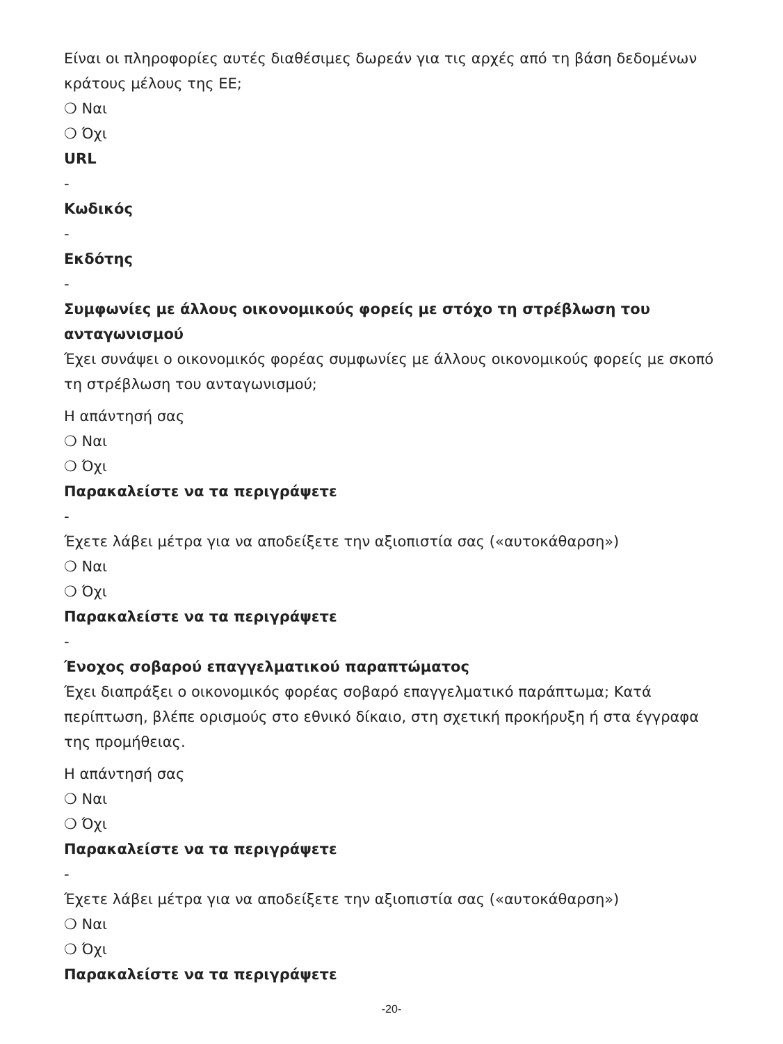Είναι οι πληροφορίες αυτές διαθέσιμες δωρεάν για τις αρχές από τη βάση δεδομένων κράτους μέλους της ΕΕ;
❍ Ναι
❍ Όχι
URL
-
Κωδικός
-
Εκδότης
-
Συμφωνίες με άλλους οικονομικούς φορείς με στόχο τη στρέβλωση του ανταγωνισμού
Έχει συνάψει ο οικονομικός φορέας συμφωνίες με άλλους οικονομικούς φορείς με σκοπό τη στρέβλωση του ανταγωνισμού;
Η απάντησή σας
❍ Ναι
❍ Όχι
Παρακαλείστε να τα περιγράψετε
-
Έχετε λάβει μέτρα για να αποδείξετε την αξιοπιστία σας («αυτοκάθαρση»)
❍ Ναι
❍ Όχι
Παρακαλείστε να τα περιγράψετε
-
Ένοχος σοβαρού επαγγελματικού παραπτώματος
Έχει διαπράξει ο οικονομικός φορέας σοβαρό επαγγελματικό παράπτωμα; Κατά περίπτωση, βλέπε ορισμούς στο εθνικό δίκαιο, στη σχετική προκήρυξη ή στα έγγραφα της προμήθειας.
Η απάντησή σας
❍ Ναι
❍ Όχι
Παρακαλείστε να τα περιγράψετε
-
Έχετε λάβει μέτρα για να αποδείξετε την αξιοπιστία σας («αυτοκάθαρση»)
❍ Ναι
❍ Όχι
Παρακαλείστε να τα περιγράψετε
-20-